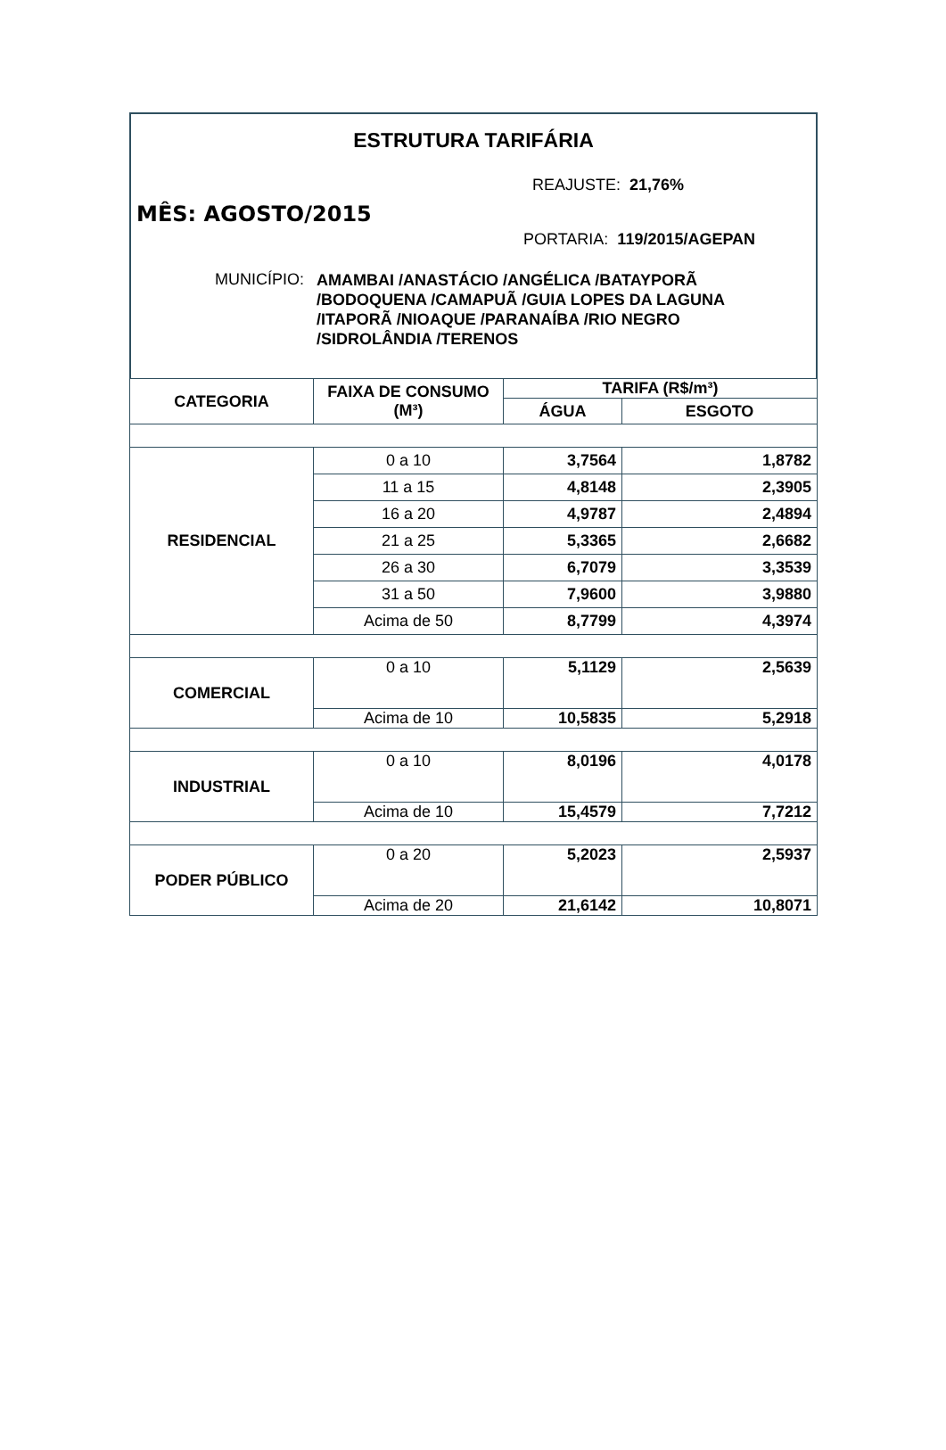ESTRUTURA TARIFÁRIA
REAJUSTE: 21,76%
MÊS: AGOSTO/2015
PORTARIA: 119/2015/AGEPAN
MUNICÍPIO: AMAMBAI /ANASTÁCIO /ANGÉLICA /BATAYPORÃ /BODOQUENA /CAMAPUÃ /GUIA LOPES DA LAGUNA /ITAPORÃ /NIOAQUE /PARANAÍBA /RIO NEGRO /SIDROLÂNDIA /TERENOS
| CATEGORIA | FAIXA DE CONSUMO (M³) | TARIFA (R$/m³) | |
| --- | --- | --- | --- |
| | | ÁGUA | ESGOTO |
| RESIDENCIAL | 0 a 10 | 3,7564 | 1,8782 |
| | 11 a 15 | 4,8148 | 2,3905 |
| | 16 a 20 | 4,9787 | 2,4894 |
| | 21 a 25 | 5,3365 | 2,6682 |
| | 26 a 30 | 6,7079 | 3,3539 |
| | 31 a 50 | 7,9600 | 3,9880 |
| | Acima de 50 | 8,7799 | 4,3974 |
| COMERCIAL | 0 a 10 | 5,1129 | 2,5639 |
| | Acima de 10 | 10,5835 | 5,2918 |
| INDUSTRIAL | 0 a 10 | 8,0196 | 4,0178 |
| | Acima de 10 | 15,4579 | 7,7212 |
| PODER PÚBLICO | 0 a 20 | 5,2023 | 2,5937 |
| | Acima de 20 | 21,6142 | 10,8071 |